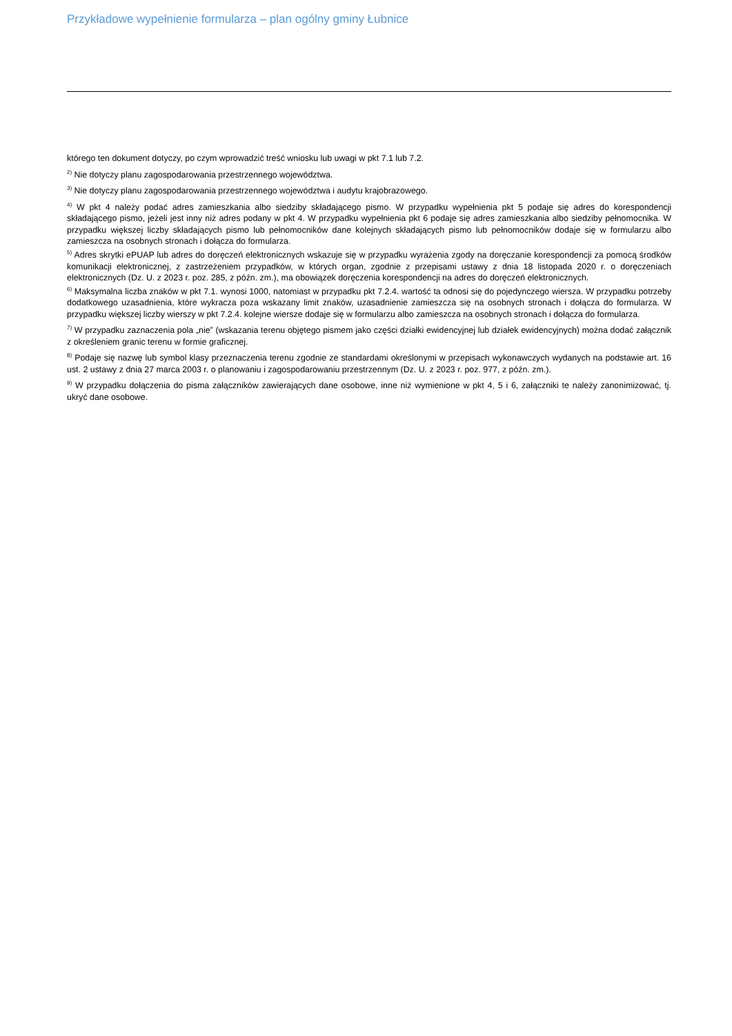Przykładowe wypełnienie formularza – plan ogólny gminy Łubnice
którego ten dokument dotyczy, po czym wprowadzić treść wniosku lub uwagi w pkt 7.1 lub 7.2.
<sup>2)</sup> Nie dotyczy planu zagospodarowania przestrzennego województwa.
<sup>3)</sup> Nie dotyczy planu zagospodarowania przestrzennego województwa i audytu krajobrazowego.
<sup>4)</sup> W pkt 4 należy podać adres zamieszkania albo siedziby składającego pismo. W przypadku wypełnienia pkt 5 podaje się adres do korespondencji składającego pismo, jeżeli jest inny niż adres podany w pkt 4. W przypadku wypełnienia pkt 6 podaje się adres zamieszkania albo siedziby pełnomocnika. W przypadku większej liczby składających pismo lub pełnomocników dane kolejnych składających pismo lub pełnomocników dodaje się w formularzu albo zamieszcza na osobnych stronach i dołącza do formularza.
<sup>5)</sup> Adres skrytki ePUAP lub adres do doręczeń elektronicznych wskazuje się w przypadku wyrażenia zgody na doręczanie korespondencji za pomocą środków komunikacji elektronicznej, z zastrzeżeniem przypadków, w których organ, zgodnie z przepisami ustawy z dnia 18 listopada 2020 r. o doręczeniach elektronicznych (Dz. U. z 2023 r. poz. 285, z późn. zm.), ma obowiązek doręczenia korespondencji na adres do doręczeń elektronicznych.
<sup>6)</sup> Maksymalna liczba znaków w pkt 7.1. wynosi 1000, natomiast w przypadku pkt 7.2.4. wartość ta odnosi się do pojedynczego wiersza. W przypadku potrzeby dodatkowego uzasadnienia, które wykracza poza wskazany limit znaków, uzasadnienie zamieszcza się na osobnych stronach i dołącza do formularza. W przypadku większej liczby wierszy w pkt 7.2.4. kolejne wiersze dodaje się w formularzu albo zamieszcza na osobnych stronach i dołącza do formularza.
<sup>7)</sup> W przypadku zaznaczenia pola „nie” (wskazania terenu objętego pismem jako części działki ewidencyjnej lub działek ewidencyjnych) można dodać załącznik z określeniem granic terenu w formie graficznej.
<sup>8)</sup> Podaje się nazwę lub symbol klasy przeznaczenia terenu zgodnie ze standardami określonymi w przepisach wykonawczych wydanych na podstawie art. 16 ust. 2 ustawy z dnia 27 marca 2003 r. o planowaniu i zagospodarowaniu przestrzennym (Dz. U. z 2023 r. poz. 977, z późn. zm.).
<sup>9)</sup> W przypadku dołączenia do pisma załączników zawierających dane osobowe, inne niż wymienione w pkt 4, 5 i 6, załączniki te należy zanonimizować, tj. ukryć dane osobowe.